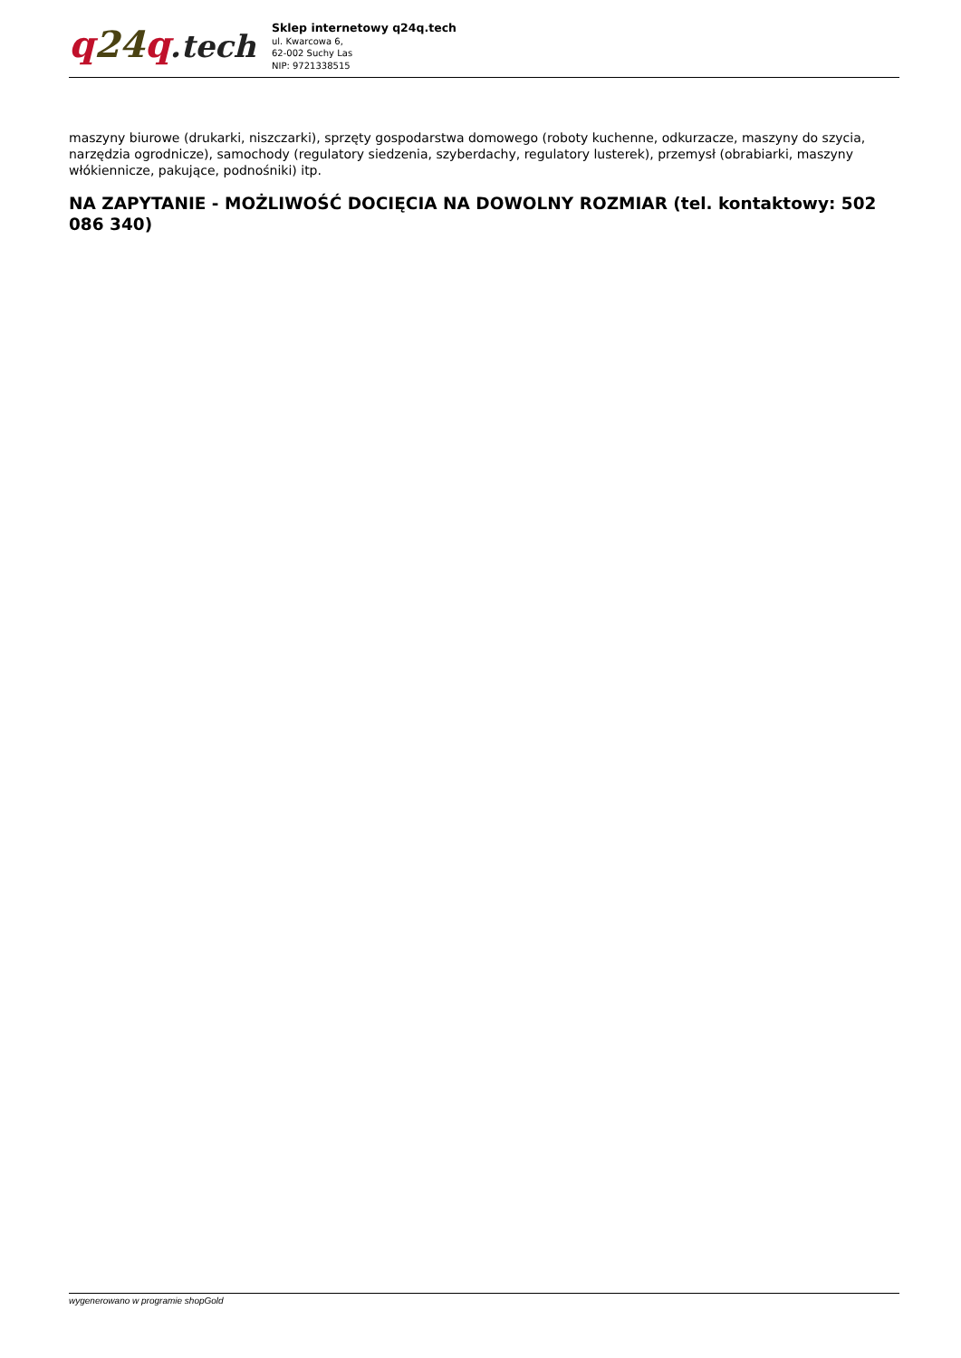q 24 q.tech
Sklep internetowy q24q.tech
ul. Kwarcowa 6,
62-002 Suchy Las
NIP: 9721338515
maszyny biurowe (drukarki, niszczarki), sprzęty gospodarstwa domowego (roboty kuchenne, odkurzacze, maszyny do szycia, narzędzia ogrodnicze), samochody (regulatory siedzenia, szyberdachy, regulatory lusterek), przemysł (obrabiarki, maszyny włókiennicze, pakujące, podnośniki) itp.
NA ZAPYTANIE - MOŻLIWOŚĆ DOCIĘCIA NA DOWOLNY ROZMIAR (tel. kontaktowy: 502 086 340)
wygenerowano w programie shopGold